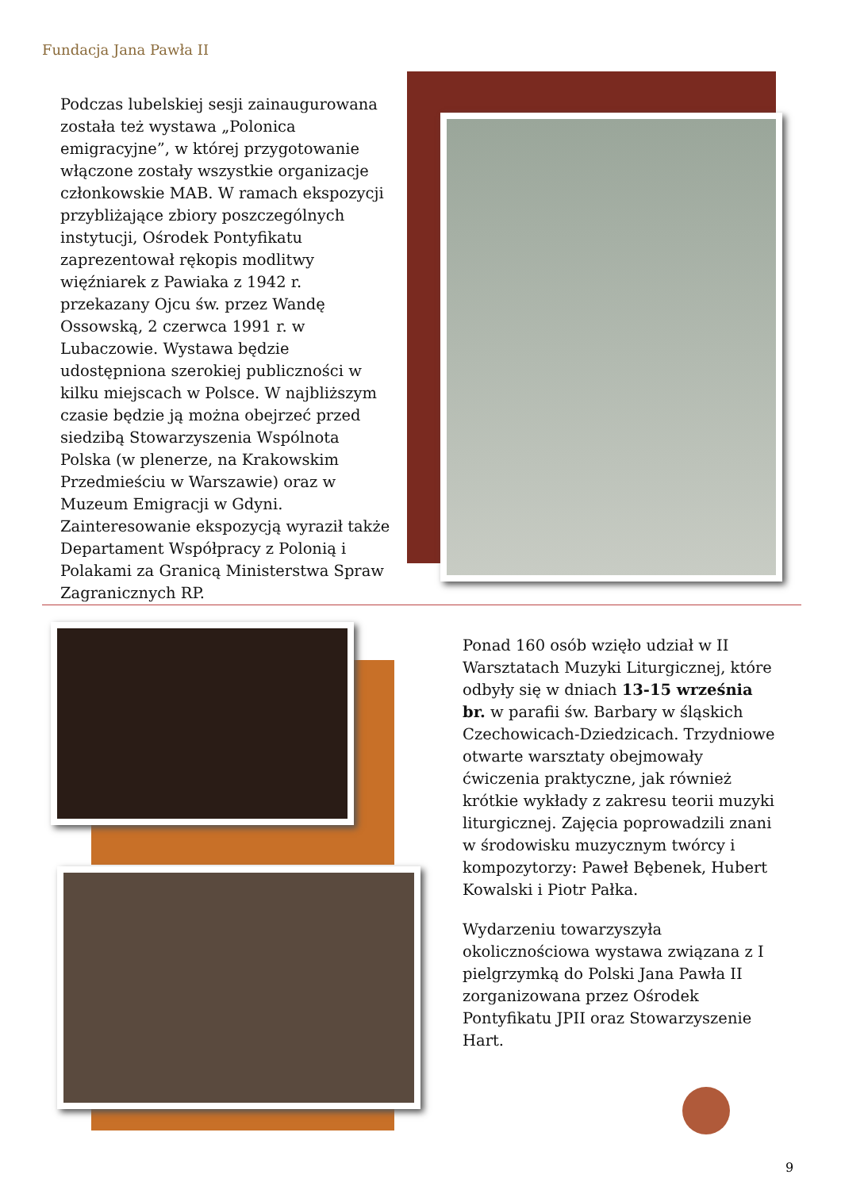Fundacja Jana Pawła II
Podczas lubelskiej sesji zainaugurowana została też wystawa „Polonica emigracyjne”, w której przygotowanie włączone zostały wszystkie organizacje członkowskie MAB. W ramach ekspozycji przybliżające zbiory poszczególnych instytucji, Ośrodek Pontyfikatu zaprezentował rękopis modlitwy więźniarek z Pawiaka z 1942 r. przekazany Ojcu św. przez Wandę Ossowską, 2 czerwca 1991 r. w Lubaczowie. Wystawa będzie udostępniona szerokiej publiczności w kilku miejscach w Polsce. W najbliższym czasie będzie ją można obejrzeć przed siedzibą Stowarzyszenia Wspólnota Polska (w plenerze, na Krakowskim Przedmieściu w Warszawie) oraz w Muzeum Emigracji w Gdyni. Zainteresowanie ekspozycją wyraził także Departament Współpracy z Polonią i Polakami za Granicą Ministerstwa Spraw Zagranicznych RP.
Ponad 160 osób wzięło udział w II Warsztatach Muzyki Liturgicznej, które odbyły się w dniach 13-15 września br. w parafii św. Barbary w śląskich Czechowicach-Dziedzicach. Trzydniowe otwarte warsztaty obejmowały ćwiczenia praktyczne, jak również krótkie wykłady z zakresu teorii muzyki liturgicznej. Zajęcia poprowadzili znani w środowisku muzycznym twórcy i kompozytorzy: Paweł Bębenek, Hubert Kowalski i Piotr Pałka.
Wydarzeniu towarzyszyła okolicznościowa wystawa związana z I pielgrzymką do Polski Jana Pawła II zorganizowana przez Ośrodek Pontyfikatu JPII oraz Stowarzyszenie Hart.
9